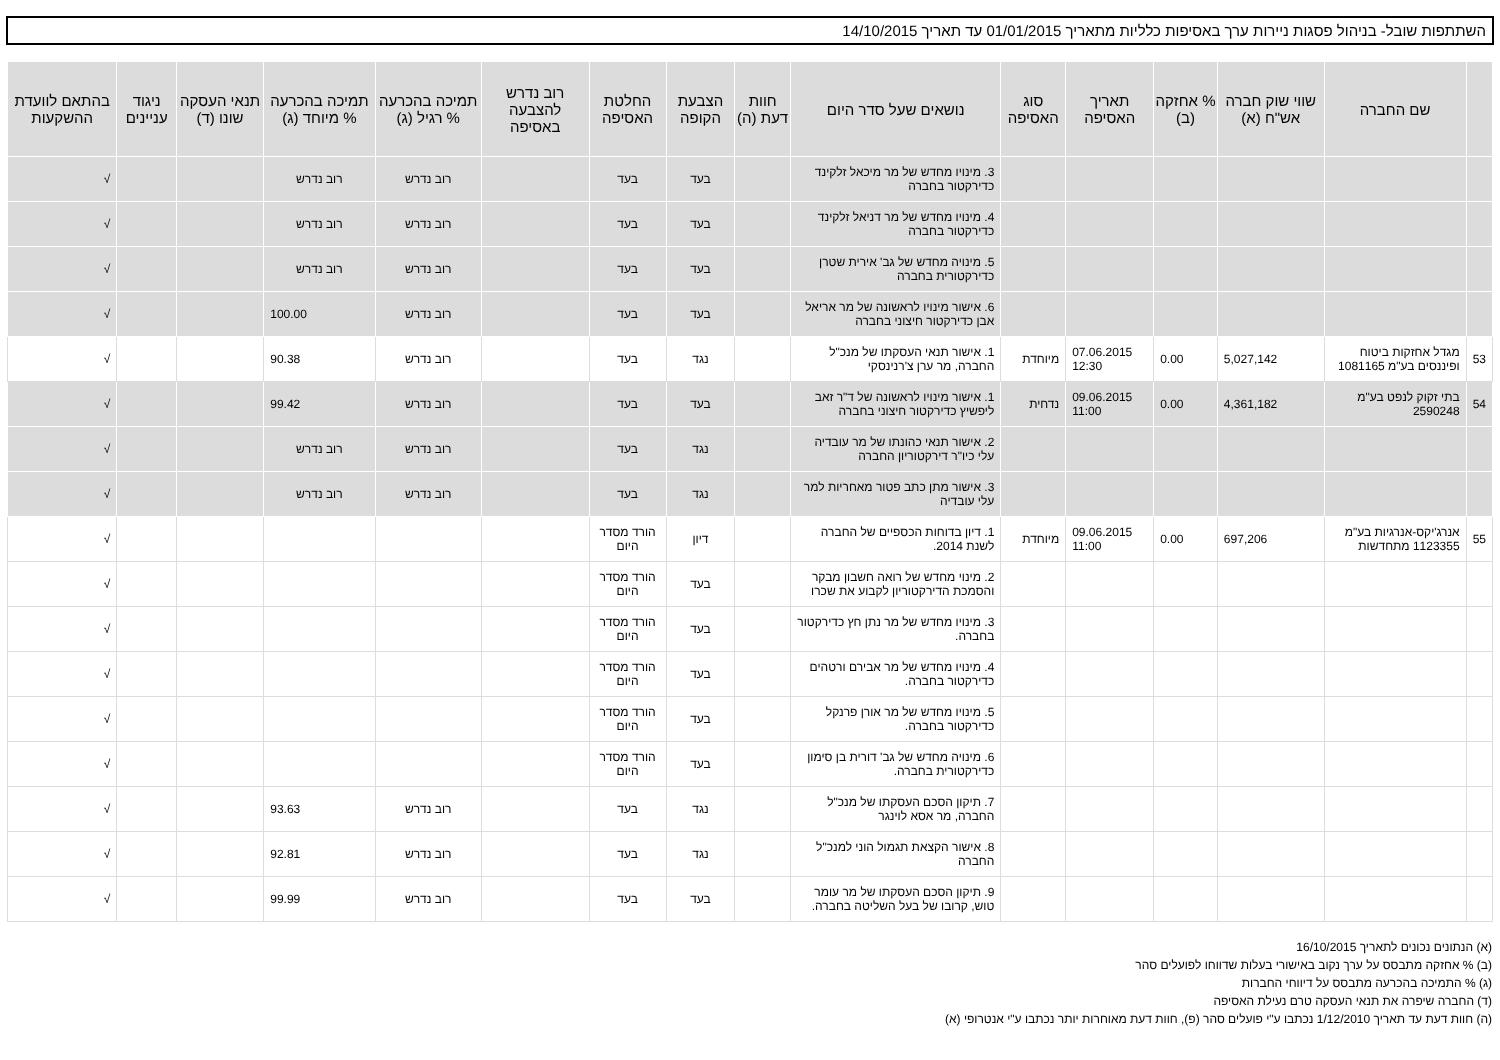השתתפות שובל- בניהול פסגות ניירות ערך באסיפות כלליות מתאריך 01/01/2015 עד תאריך 14/10/2015
| | שם החברה | שווי שוק חברה אש"ח (א) | % אחזקה (ב) | תאריך האסיפה | סוג האסיפה | נושאים שעל סדר היום | חוות דעת (ה) | הצבעת הקופה | החלטת האסיפה | רוב נדרש להצבעה באסיפה | תמיכה בהכרעה % רגיל (ג) | תמיכה בהכרעה % מיוחד (ג) | תנאי העסקה שונו (ד) | ניגוד עניינים | בהתאם לוועדת ההשקעות |
| --- | --- | --- | --- | --- | --- | --- | --- | --- | --- | --- | --- | --- | --- | --- | --- |
| | | | | | | 3. מינויו מחדש של מר מיכאל זלקינד כדירקטור בחברה | | בעד | בעד | | רוב נדרש | רוב נדרש | | | √ |
| | | | | | | 4. מינויו מחדש של מר דניאל זלקינד כדירקטור בחברה | | בעד | בעד | | רוב נדרש | רוב נדרש | | | √ |
| | | | | | | 5. מינויה מחדש של גב' אירית שטרן כדירקטורית בחברה | | בעד | בעד | | רוב נדרש | רוב נדרש | | | √ |
| | | | | | | 6. אישור מינויו לראשונה של מר אריאל אבן כדירקטור חיצוני בחברה | | בעד | בעד | | רוב נדרש | 100.00 | | | √ |
| 53 | מגדל אחזקות ביטוח ופיננסים בע"מ 1081165 | 5,027,142 | 0.00 | 07.06.2015 12:30 | מיוחדת | 1. אישור תנאי העסקתו של מנכ"ל החברה, מר ערן צ'רנינסקי | | נגד | בעד | | רוב נדרש | 90.38 | | | √ |
| 54 | בתי זקוק לנפט בע"מ 2590248 | 4,361,182 | 0.00 | 09.06.2015 11:00 | נדחית | 1. אישור מינויו לראשונה של ד"ר זאב ליפשיץ כדירקטור חיצוני בחברה | | בעד | בעד | | רוב נדרש | 99.42 | | | √ |
| | | | | | | 2. אישור תנאי כהונתו של מר עובדיה עלי כיו"ר דירקטוריון החברה | | נגד | בעד | | רוב נדרש | רוב נדרש | | | √ |
| | | | | | | 3. אישור מתן כתב פטור מאחריות למר עלי עובדיה | | נגד | בעד | | רוב נדרש | רוב נדרש | | | √ |
| 55 | אנרג'יקס-אנרגיות בע"מ 1123355 מתחדשות | 697,206 | 0.00 | 09.06.2015 11:00 | מיוחדת | 1. דיון בדוחות הכספיים של החברה לשנת 2014. | | דיון | הורד מסדר היום | | | | | | √ |
| | | | | | | 2. מינוי מחדש של רואה חשבון מבקר והסמכת הדירקטוריון לקבוע את שכרו | | בעד | הורד מסדר היום | | | | | | √ |
| | | | | | | 3. מינויו מחדש של מר נתן חץ כדירקטור בחברה. | | בעד | הורד מסדר היום | | | | | | √ |
| | | | | | | 4. מינויו מחדש של מר אבירם ורטהים כדירקטור בחברה. | | בעד | הורד מסדר היום | | | | | | √ |
| | | | | | | 5. מינויו מחדש של מר אורן פרנקל כדירקטור בחברה. | | בעד | הורד מסדר היום | | | | | | √ |
| | | | | | | 6. מינויה מחדש של גב' דורית בן סימון כדירקטורית בחברה. | | בעד | הורד מסדר היום | | | | | | √ |
| | | | | | | 7. תיקון הסכם העסקתו של מנכ"ל החברה, מר אסא לוינגר | | נגד | בעד | | רוב נדרש | 93.63 | | | √ |
| | | | | | | 8. אישור הקצאת תגמול הוני למנכ"ל החברה | | נגד | בעד | | רוב נדרש | 92.81 | | | √ |
| | | | | | | 9. תיקון הסכם העסקתו של מר עומר טוש, קרובו של בעל השליטה בחברה. | | בעד | בעד | | רוב נדרש | 99.99 | | | √ |
(א) הנתונים נכונים לתאריך 16/10/2015
(ב) % אחזקה מתבסס על ערך נקוב באישורי בעלות שדווחו לפועלים סהר
(ג) % התמיכה בהכרעה מתבסס על דיווחי החברות
(ד) החברה שיפרה את תנאי העסקה טרם נעילת האסיפה
(ה) חוות דעת עד תאריך 1/12/2010 נכתבו ע"י פועלים סהר (פ), חוות דעת מאוחרות יותר נכתבו ע"י אנטרופי (א)